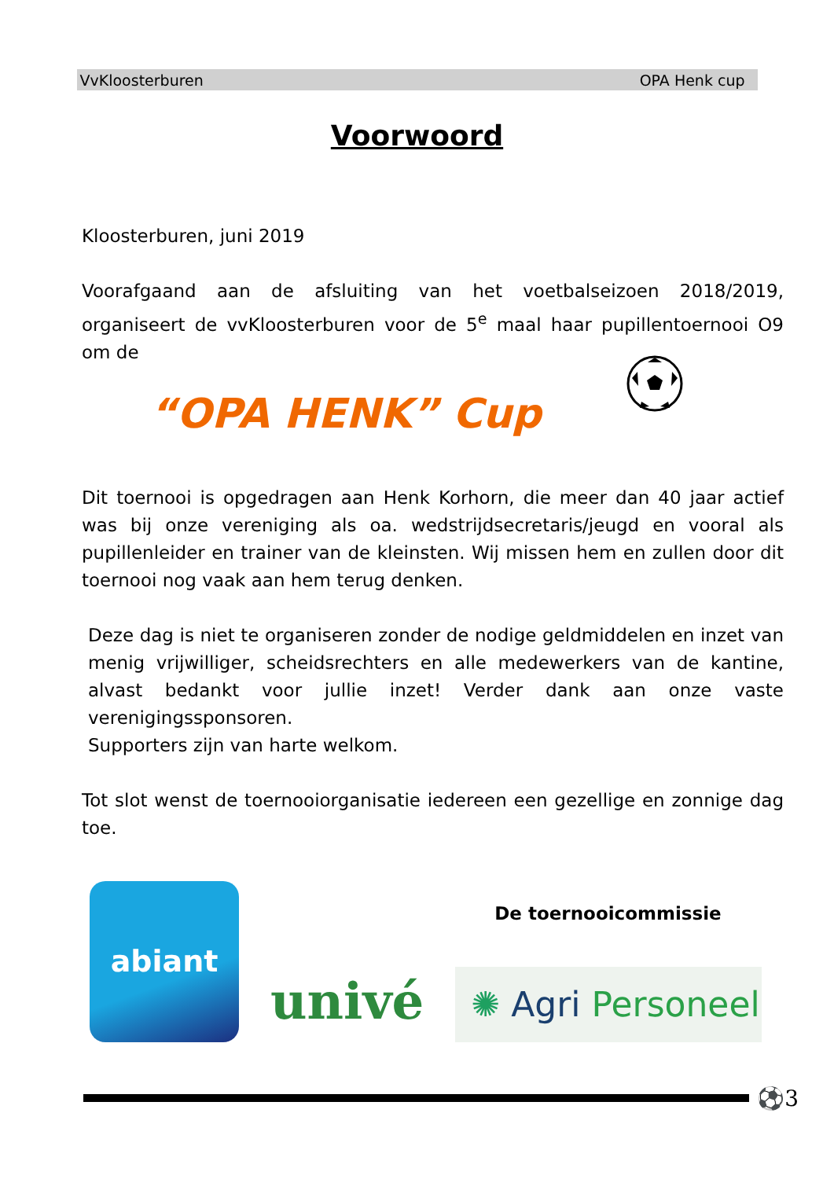VvKloosterburen OPA Henk cup
Voorwoord
Kloosterburen, juni 2019
Voorafgaand aan de afsluiting van het voetbalseizoen 2018/2019, organiseert de vvKloosterburen voor de 5<sup>e</sup> maal haar pupillentoernooi O9 om de
“OPA HENK” Cup
Dit toernooi is opgedragen aan Henk Korhorn, die meer dan 40 jaar actief was bij onze vereniging als oa. wedstrijdsecretaris/jeugd en vooral als pupillenleider en trainer van de kleinsten. Wij missen hem en zullen door dit toernooi nog vaak aan hem terug denken.
Deze dag is niet te organiseren zonder de nodige geldmiddelen en inzet van menig vrijwilliger, scheidsrechters en alle medewerkers van de kantine, alvast bedankt voor jullie inzet! Verder dank aan onze vaste verenigingssponsoren.
Supporters zijn van harte welkom.
Tot slot wenst de toernooiorganisatie iedereen een gezellige en zonnige dag toe.
abiant
univé
De toernooicommissie
✺ Agri Personeel
⚽3